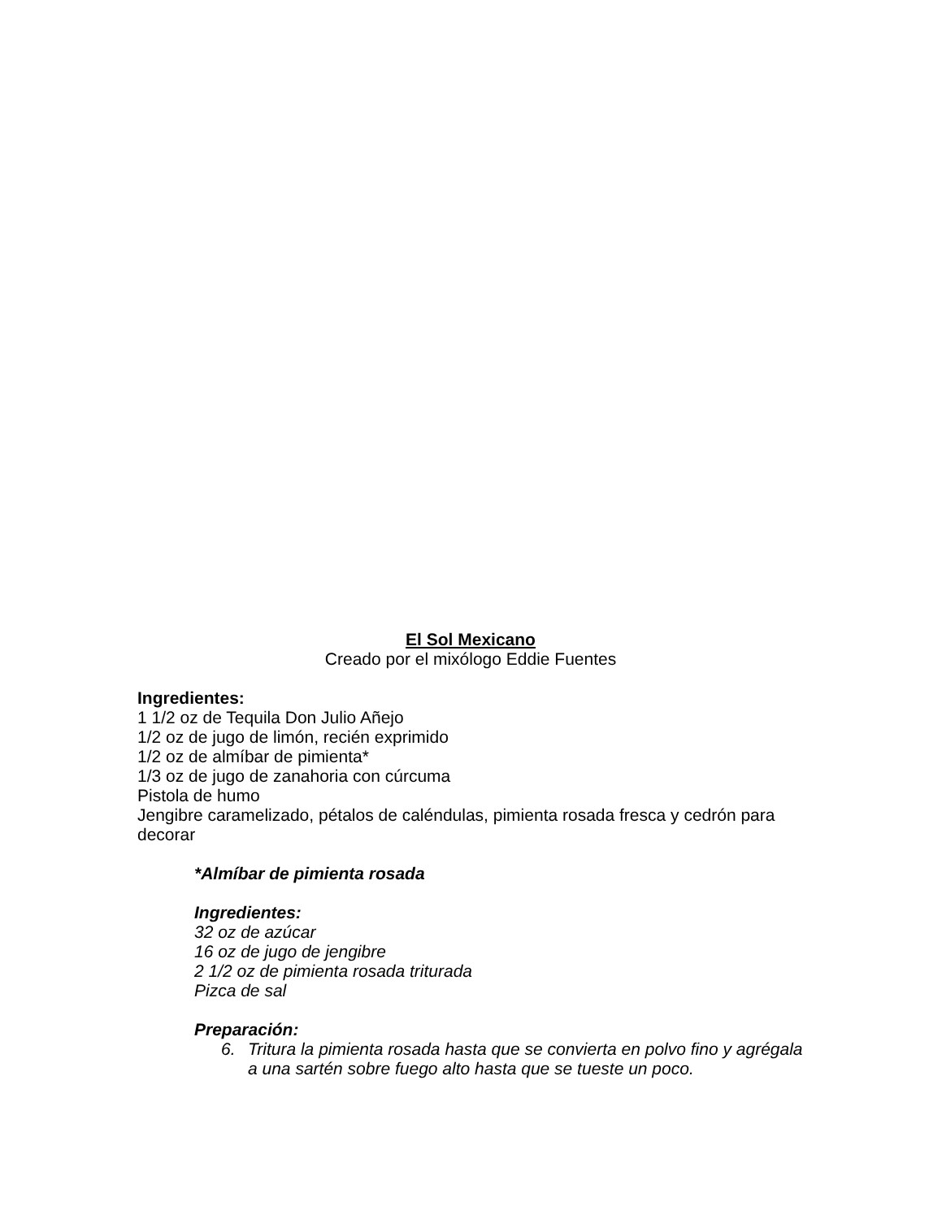El Sol Mexicano
Creado por el mixólogo Eddie Fuentes
Ingredientes:
1 1/2 oz de Tequila Don Julio Añejo
1/2 oz de jugo de limón, recién exprimido
1/2 oz de almíbar de pimienta*
1/3 oz de jugo de zanahoria con cúrcuma
Pistola de humo
Jengibre caramelizado, pétalos de caléndulas, pimienta rosada fresca y cedrón para decorar
*Almíbar de pimienta rosada
Ingredientes:
32 oz de azúcar
16 oz de jugo de jengibre
2 1/2 oz de pimienta rosada triturada
Pizca de sal
Preparación:
6. Tritura la pimienta rosada hasta que se convierta en polvo fino y agrégala a una sartén sobre fuego alto hasta que se tueste un poco.